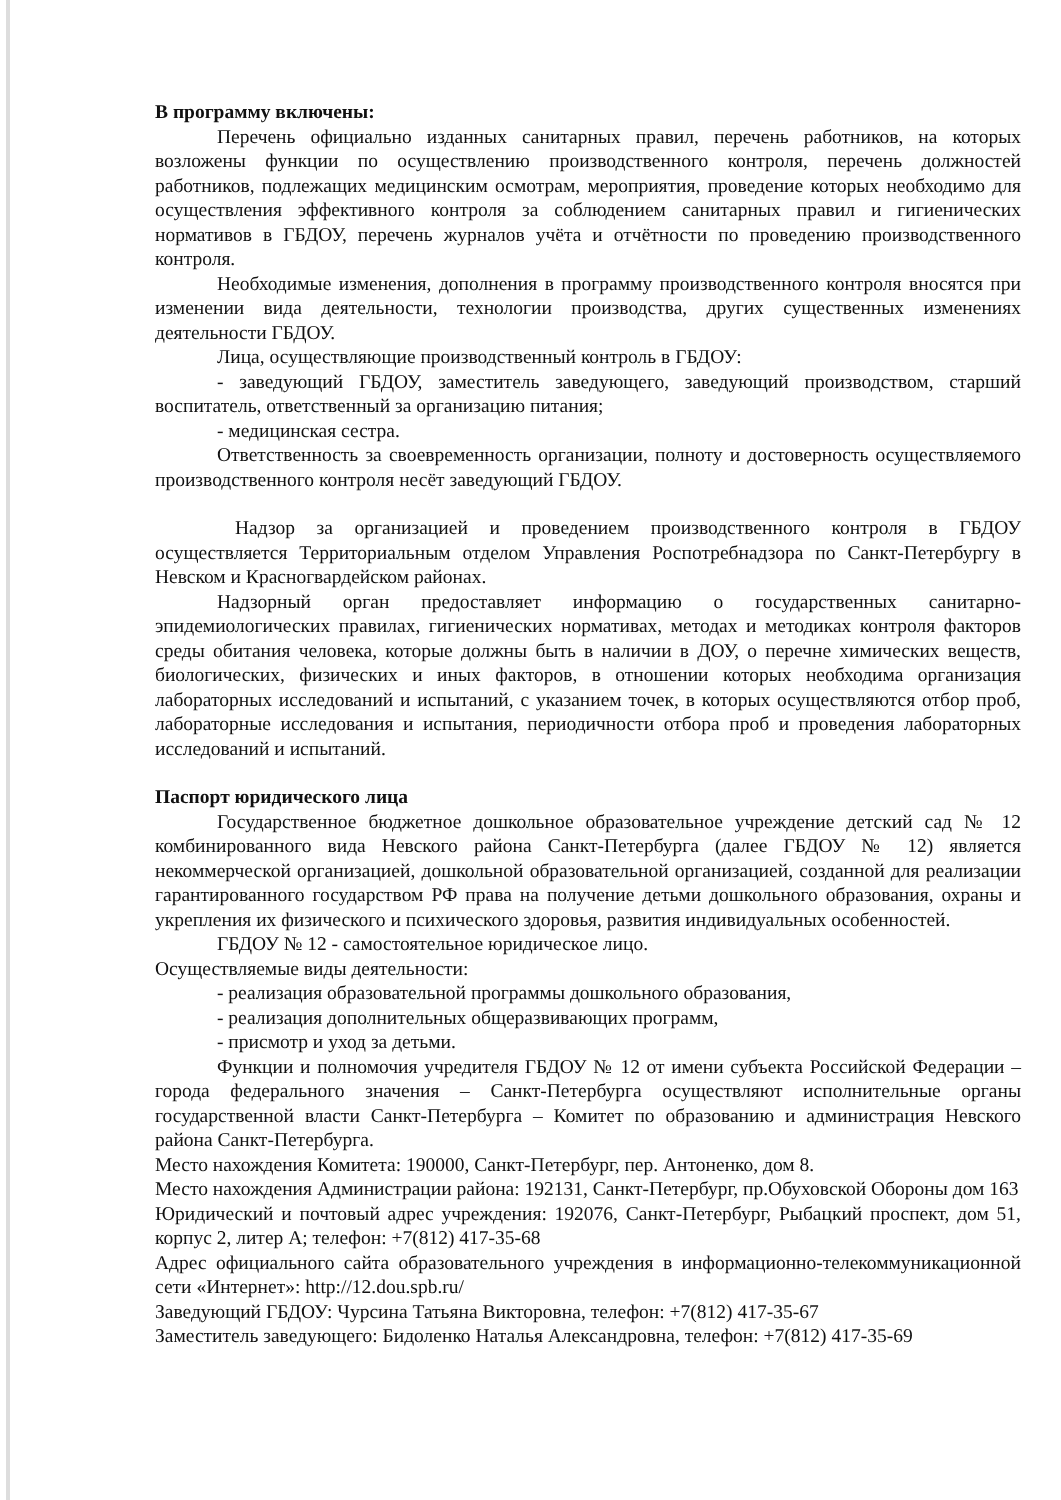В программу включены:
Перечень официально изданных санитарных правил, перечень работников, на которых возложены функции по осуществлению производственного контроля, перечень должностей работников, подлежащих медицинским осмотрам, мероприятия, проведение которых необходимо для осуществления эффективного контроля за соблюдением санитарных правил и гигиенических нормативов в ГБДОУ, перечень журналов учёта и отчётности по проведению производственного контроля.
Необходимые изменения, дополнения в программу производственного контроля вносятся при изменении вида деятельности, технологии производства, других существенных изменениях деятельности ГБДОУ.
Лица, осуществляющие производственный контроль в ГБДОУ:
- заведующий ГБДОУ, заместитель заведующего, заведующий производством, старший воспитатель, ответственный за организацию питания;
- медицинская сестра.
Ответственность за своевременность организации, полноту и достоверность осуществляемого производственного контроля несёт заведующий ГБДОУ.
Надзор за организацией и проведением производственного контроля в ГБДОУ осуществляется Территориальным отделом Управления Роспотребнадзора по Санкт-Петербургу в Невском и Красногвардейском районах.
Надзорный орган предоставляет информацию о государственных санитарно-эпидемиологических правилах, гигиенических нормативах, методах и методиках контроля факторов среды обитания человека, которые должны быть в наличии в ДОУ, о перечне химических веществ, биологических, физических и иных факторов, в отношении которых необходима организация лабораторных исследований и испытаний, с указанием точек, в которых осуществляются отбор проб, лабораторные исследования и испытания, периодичности отбора проб и проведения лабораторных исследований и испытаний.
Паспорт юридического лица
Государственное бюджетное дошкольное образовательное учреждение детский сад № 12 комбинированного вида Невского района Санкт-Петербурга (далее ГБДОУ № 12) является некоммерческой организацией, дошкольной образовательной организацией, созданной для реализации гарантированного государством РФ права на получение детьми дошкольного образования, охраны и укрепления их физического и психического здоровья, развития индивидуальных особенностей.
ГБДОУ № 12 - самостоятельное юридическое лицо.
Осуществляемые виды деятельности:
- реализация образовательной программы дошкольного образования,
- реализация дополнительных общеразвивающих программ,
- присмотр и уход за детьми.
Функции и полномочия учредителя ГБДОУ № 12 от имени субъекта Российской Федерации – города федерального значения – Санкт-Петербурга осуществляют исполнительные органы государственной власти Санкт-Петербурга – Комитет по образованию и администрация Невского района Санкт-Петербурга.
Место нахождения Комитета: 190000, Санкт-Петербург, пер. Антоненко, дом 8.
Место нахождения Администрации района: 192131, Санкт-Петербург, пр.Обуховской Обороны дом 163
Юридический и почтовый адрес учреждения: 192076, Санкт-Петербург, Рыбацкий проспект, дом 51, корпус 2, литер А; телефон: +7(812) 417-35-68
Адрес официального сайта образовательного учреждения в информационно-телекоммуникационной сети «Интернет»: http://12.dou.spb.ru/
Заведующий ГБДОУ: Чурсина Татьяна Викторовна, телефон: +7(812) 417-35-67
Заместитель заведующего: Бидоленко Наталья Александровна, телефон: +7(812) 417-35-69